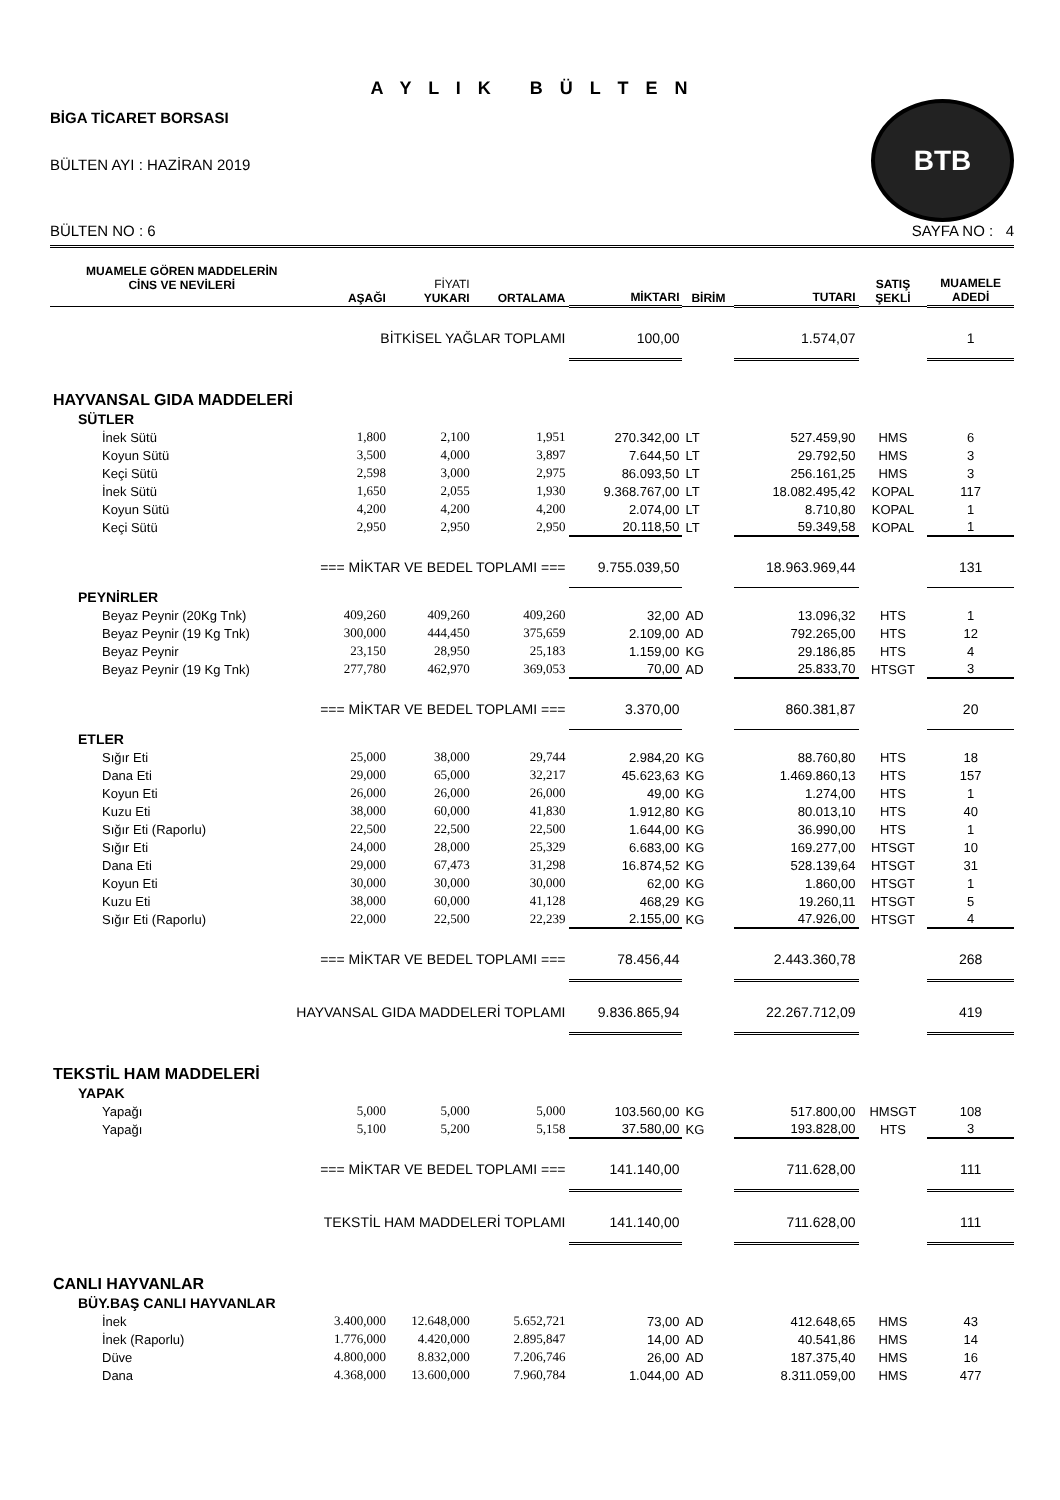A Y L I K B Ü L T E N
BİGA TİCARET BORSASI
BÜLTEN AYI : HAZİRAN 2019
BTB
BÜLTEN NO : 6 SAYFA NO : 4
| MUAMELE GÖREN MADDELERİN CİNS VE NEVİLERİ | AŞAĞI | FİYATI YUKARI | ORTALAMA | MİKTARI | BİRİM | TUTARI | SATIŞ ŞEKLİ | MUAMELE ADEDİ |
| --- | --- | --- | --- | --- | --- | --- | --- | --- |
| BİTKİSEL YAĞLAR TOPLAMI | | | | 100,00 | | 1.574,07 | | 1 |
| HAYVANSAL GIDA MADDELERİ | | | | | | | | |
| SÜTLER | | | | | | | | |
| İnek Sütü | 1,800 | 2,100 | 1,951 | 270.342,00 | LT | 527.459,90 | HMS | 6 |
| Koyun Sütü | 3,500 | 4,000 | 3,897 | 7.644,50 | LT | 29.792,50 | HMS | 3 |
| Keçi Sütü | 2,598 | 3,000 | 2,975 | 86.093,50 | LT | 256.161,25 | HMS | 3 |
| İnek Sütü | 1,650 | 2,055 | 1,930 | 9.368.767,00 | LT | 18.082.495,42 | KOPAL | 117 |
| Koyun Sütü | 4,200 | 4,200 | 4,200 | 2.074,00 | LT | 8.710,80 | KOPAL | 1 |
| Keçi Sütü | 2,950 | 2,950 | 2,950 | 20.118,50 | LT | 59.349,58 | KOPAL | 1 |
| === MİKTAR VE BEDEL TOPLAMI === | | | | 9.755.039,50 | | 18.963.969,44 | | 131 |
| PEYNİRLER | | | | | | | | |
| Beyaz Peynir (20Kg Tnk) | 409,260 | 409,260 | 409,260 | 32,00 | AD | 13.096,32 | HTS | 1 |
| Beyaz Peynir (19 Kg Tnk) | 300,000 | 444,450 | 375,659 | 2.109,00 | AD | 792.265,00 | HTS | 12 |
| Beyaz Peynir | 23,150 | 28,950 | 25,183 | 1.159,00 | KG | 29.186,85 | HTS | 4 |
| Beyaz Peynir (19 Kg Tnk) | 277,780 | 462,970 | 369,053 | 70,00 | AD | 25.833,70 | HTSGT | 3 |
| === MİKTAR VE BEDEL TOPLAMI === | | | | 3.370,00 | | 860.381,87 | | 20 |
| ETLER | | | | | | | | |
| Sığır Eti | 25,000 | 38,000 | 29,744 | 2.984,20 | KG | 88.760,80 | HTS | 18 |
| Dana Eti | 29,000 | 65,000 | 32,217 | 45.623,63 | KG | 1.469.860,13 | HTS | 157 |
| Koyun Eti | 26,000 | 26,000 | 26,000 | 49,00 | KG | 1.274,00 | HTS | 1 |
| Kuzu Eti | 38,000 | 60,000 | 41,830 | 1.912,80 | KG | 80.013,10 | HTS | 40 |
| Sığır Eti (Raporlu) | 22,500 | 22,500 | 22,500 | 1.644,00 | KG | 36.990,00 | HTS | 1 |
| Sığır Eti | 24,000 | 28,000 | 25,329 | 6.683,00 | KG | 169.277,00 | HTSGT | 10 |
| Dana Eti | 29,000 | 67,473 | 31,298 | 16.874,52 | KG | 528.139,64 | HTSGT | 31 |
| Koyun Eti | 30,000 | 30,000 | 30,000 | 62,00 | KG | 1.860,00 | HTSGT | 1 |
| Kuzu Eti | 38,000 | 60,000 | 41,128 | 468,29 | KG | 19.260,11 | HTSGT | 5 |
| Sığır Eti (Raporlu) | 22,000 | 22,500 | 22,239 | 2.155,00 | KG | 47.926,00 | HTSGT | 4 |
| === MİKTAR VE BEDEL TOPLAMI === | | | | 78.456,44 | | 2.443.360,78 | | 268 |
| HAYVANSAL GIDA MADDELERİ TOPLAMI | | | | 9.836.865,94 | | 22.267.712,09 | | 419 |
| TEKSTİL HAM MADDELERİ | | | | | | | | |
| YAPAK | | | | | | | | |
| Yapağı | 5,000 | 5,000 | 5,000 | 103.560,00 | KG | 517.800,00 | HMSGT | 108 |
| Yapağı | 5,100 | 5,200 | 5,158 | 37.580,00 | KG | 193.828,00 | HTS | 3 |
| === MİKTAR VE BEDEL TOPLAMI === | | | | 141.140,00 | | 711.628,00 | | 111 |
| TEKSTİL HAM MADDELERİ TOPLAMI | | | | 141.140,00 | | 711.628,00 | | 111 |
| CANLI HAYVANLAR | | | | | | | | |
| BÜY.BAŞ CANLI HAYVANLAR | | | | | | | | |
| İnek | 3.400,000 | 12.648,000 | 5.652,721 | 73,00 | AD | 412.648,65 | HMS | 43 |
| İnek (Raporlu) | 1.776,000 | 4.420,000 | 2.895,847 | 14,00 | AD | 40.541,86 | HMS | 14 |
| Düve | 4.800,000 | 8.832,000 | 7.206,746 | 26,00 | AD | 187.375,40 | HMS | 16 |
| Dana | 4.368,000 | 13.600,000 | 7.960,784 | 1.044,00 | AD | 8.311.059,00 | HMS | 477 |